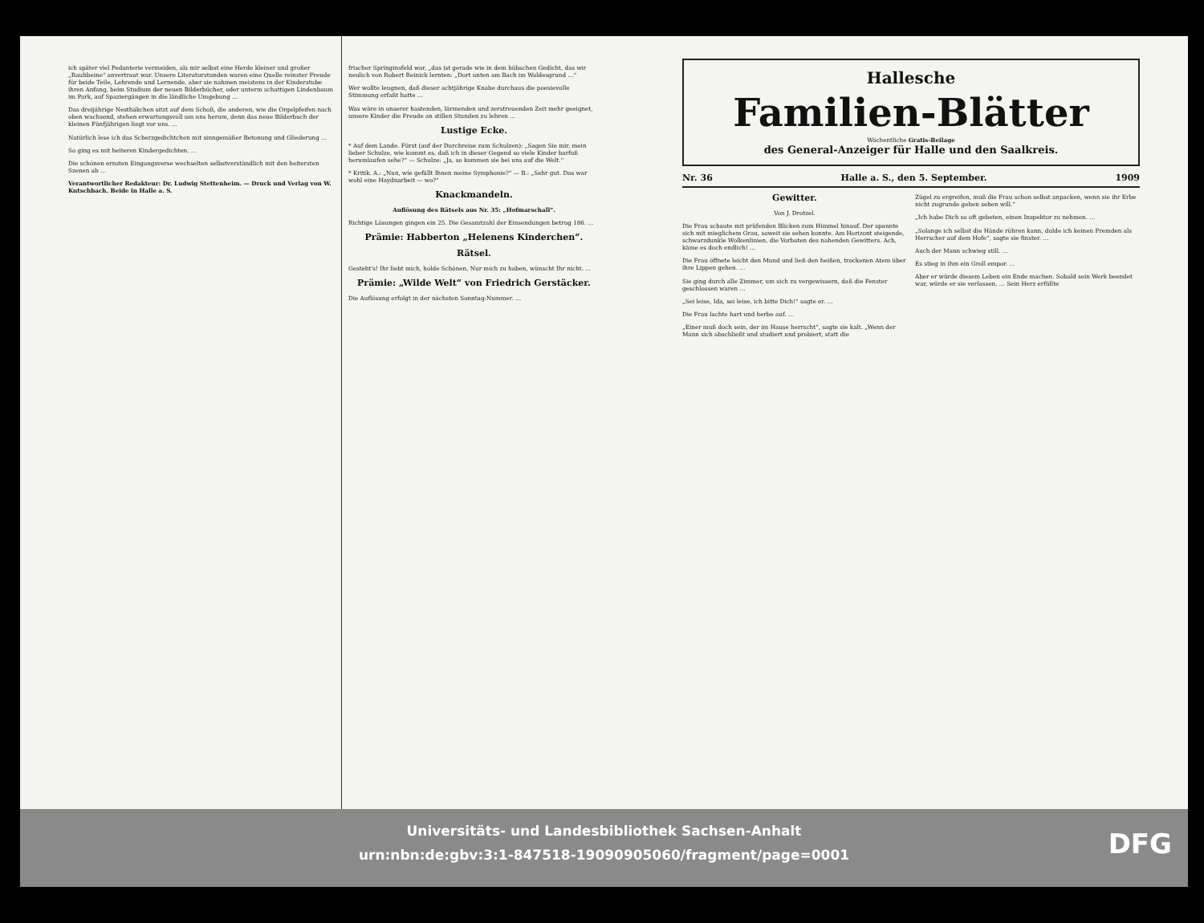ich später viel Pedanterie vermeiden, als mir selbst eine Herde kleiner und großer „Rauhbeine“ anvertraut war. Unsere Literaturstunden waren eine Quelle reinster Freude für beide Teile, Lehrende und Lernende, aber sie nahmen meistens in der Kinderstube ihren Anfang, beim Studium der neuen Bilderbücher, oder unterm schattigen Lindenbaum im Park, auf Spaziergängen in die ländliche Umgebung …
Das dreijährige Nesthäkchen sitzt auf dem Schoß, die anderen, wie die Orgelpfeifen nach oben wachsend, stehen erwartungsvoll um uns herum, denn das neue Bilderbuch der kleinen Fünfjährigen liegt vor uns. …
Natürlich lese ich das Scherzgedichtchen mit sinngemäßer Betonung und Gliederung …
So ging es mit heiteren Kindergedichten. …
Die schönen ernsten Eingangsverse wechselten selbstverständlich mit den heitersten Szenen ab …
Verantwortlicher Redakteur: Dr. Ludwig Stettenheim. — Druck und Verlag von W. Kutschbach. Beide in Halle a. S.
frischer Springinsfeld war, „das ist gerade wie in dem hübschen Gedicht, das wir neulich von Robert Reinick lernten: „Dort unten am Bach im Waldesgrund …“
Wer wollte leugnen, daß dieser achtjährige Knabe durchaus die poesievolle Stimmung erfaßt hatte …
Was wäre in unserer hastenden, lärmenden und zerstreuenden Zeit mehr geeignet, unsere Kinder die Freude an stillen Stunden zu lehren …
Lustige Ecke.
* Auf dem Lande. Fürst (auf der Durchreise zum Schulzen): „Sagen Sie mir, mein lieber Schulze, wie kommt es, daß ich in dieser Gegend so viele Kinder barfuß herumlaufen sehe?“ — Schulze: „Ja, so kommen sie bei uns auf die Welt.“
* Kritik. A.: „Nun, wie gefällt Ihnen meine Symphonie?“ — B.: „Sehr gut. Das war wohl eine Haydnarbeit — wo?“
Knackmandeln.
Auflösung des Rätsels aus Nr. 35: „Hofmarschall“.
Richtige Lösungen gingen ein 25. Die Gesamtzahl der Einsendungen betrug 186. …
Prämie: Habberton „Helenens Kinderchen“.
Rätsel.
Gesteht's! Ihr liebt mich, holde Schönen, Nur mich zu haben, wünscht Ihr nicht. …
Prämie: „Wilde Welt“ von Friedrich Gerstäcker.
Die Auflösung erfolgt in der nächsten Sonntag-Nummer. …
Hallesche
Familien-Blätter
Wöchentliche Gratis-Beilage
des General-Anzeiger für Halle und den Saalkreis.
Nr. 36 Halle a. S., den 5. September. 1909
Gewitter.
Von J. Drotzel.
Die Frau schaute mit prüfenden Blicken zum Himmel hinauf. Der spannte sich mit mieglichem Grau, soweit sie sehen konnte. Am Horizont steigende, schwarzdunkle Wolkenlinien, die Vorboten des nahenden Gewitters. Ach, käme es doch endlich! …
Die Frau öffnete leicht den Mund und ließ den heißen, trockenen Atem über ihre Lippen gehen. …
Sie ging durch alle Zimmer, um sich zu vergewissern, daß die Fenster geschlossen waren …
„Sei leise, Ida, sei leise, ich bitte Dich!“ sagte er. …
Die Frau lachte hart und herbe auf. …
„Einer muß doch sein, der im Hause herrscht“, sagte sie kalt. „Wenn der Mann sich abschließt und studiert und probiert, statt die
Zügel zu ergreifen, muß die Frau schon selbst anpacken, wenn sie ihr Erbe nicht zugrunde gehen sehen will.“
„Ich habe Dich so oft gebeten, einen Inspektor zu nehmen. …
„Solange ich selbst die Hände rühren kann, dulde ich keinen Fremden als Herrscher auf dem Hofe“, sagte sie finster. …
Auch der Mann schwieg still. …
Es stieg in ihm ein Groll empor. …
Aber er würde diesem Leben ein Ende machen. Sobald sein Werk beendet war, würde er sie verlassen. … Sein Herz erfüllte
Universitäts- und Landesbibliothek Sachsen-Anhalt
urn:nbn:de:gbv:3:1-847518-19090905060/fragment/page=0001
DFG